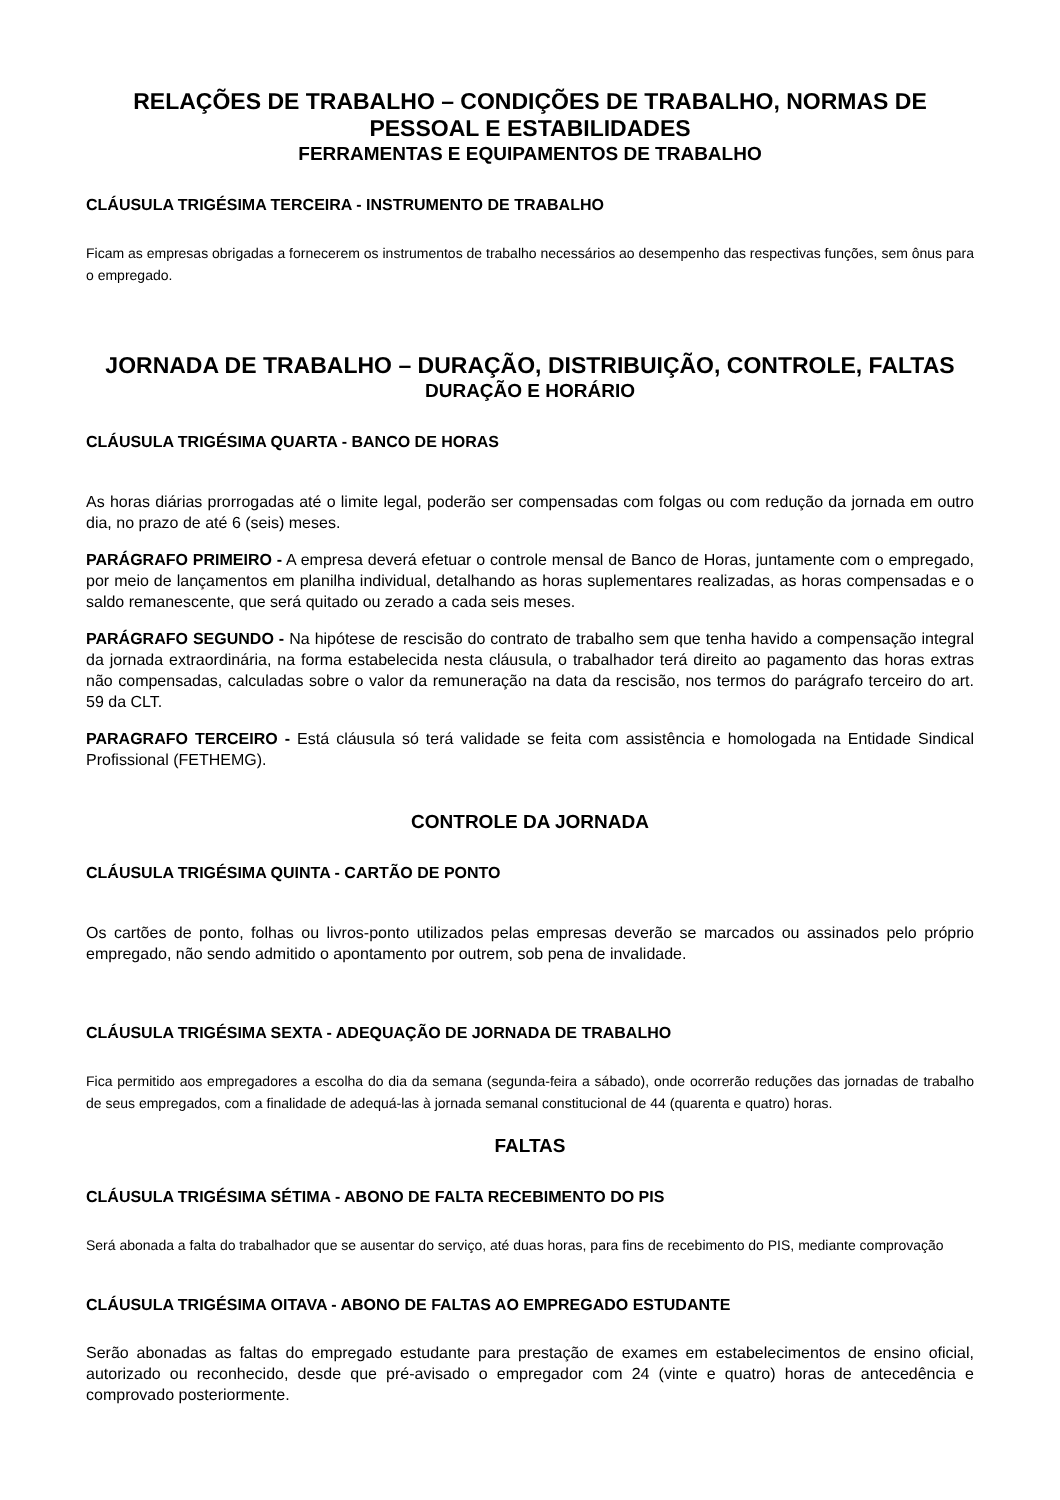RELAÇÕES DE TRABALHO – CONDIÇÕES DE TRABALHO, NORMAS DE PESSOAL E ESTABILIDADES
FERRAMENTAS E EQUIPAMENTOS DE TRABALHO
CLÁUSULA TRIGÉSIMA TERCEIRA - INSTRUMENTO DE TRABALHO
Ficam as empresas obrigadas a fornecerem os instrumentos de trabalho necessários ao desempenho das respectivas funções, sem ônus para o empregado.
JORNADA DE TRABALHO – DURAÇÃO, DISTRIBUIÇÃO, CONTROLE, FALTAS
DURAÇÃO E HORÁRIO
CLÁUSULA TRIGÉSIMA QUARTA - BANCO DE HORAS
As horas diárias prorrogadas até o limite legal, poderão ser compensadas com folgas ou com redução da jornada em outro dia, no prazo de até 6 (seis) meses.
PARÁGRAFO PRIMEIRO - A empresa deverá efetuar o controle mensal de Banco de Horas, juntamente com o empregado, por meio de lançamentos em planilha individual, detalhando as horas suplementares realizadas, as horas compensadas e o saldo remanescente, que será quitado ou zerado a cada seis meses.
PARÁGRAFO SEGUNDO - Na hipótese de rescisão do contrato de trabalho sem que tenha havido a compensação integral da jornada extraordinária, na forma estabelecida nesta cláusula, o trabalhador terá direito ao pagamento das horas extras não compensadas, calculadas sobre o valor da remuneração na data da rescisão, nos termos do parágrafo terceiro do art. 59 da CLT.
PARAGRAFO TERCEIRO - Está cláusula só terá validade se feita com assistência e homologada na Entidade Sindical Profissional (FETHEMG).
CONTROLE DA JORNADA
CLÁUSULA TRIGÉSIMA QUINTA - CARTÃO DE PONTO
Os cartões de ponto, folhas ou livros-ponto utilizados pelas empresas deverão se marcados ou assinados pelo próprio empregado, não sendo admitido o apontamento por outrem, sob pena de invalidade.
CLÁUSULA TRIGÉSIMA SEXTA - ADEQUAÇÃO DE JORNADA DE TRABALHO
Fica permitido aos empregadores a escolha do dia da semana (segunda-feira a sábado), onde ocorrerão reduções das jornadas de trabalho de seus empregados, com a finalidade de adequá-las à jornada semanal constitucional de 44 (quarenta e quatro) horas.
FALTAS
CLÁUSULA TRIGÉSIMA SÉTIMA - ABONO DE FALTA RECEBIMENTO DO PIS
Será abonada a falta do trabalhador que se ausentar do serviço, até duas horas, para fins de recebimento do PIS, mediante comprovação
CLÁUSULA TRIGÉSIMA OITAVA - ABONO DE FALTAS AO EMPREGADO ESTUDANTE
Serão abonadas as faltas do empregado estudante para prestação de exames em estabelecimentos de ensino oficial, autorizado ou reconhecido, desde que pré-avisado o empregador com 24 (vinte e quatro) horas de antecedência e comprovado posteriormente.